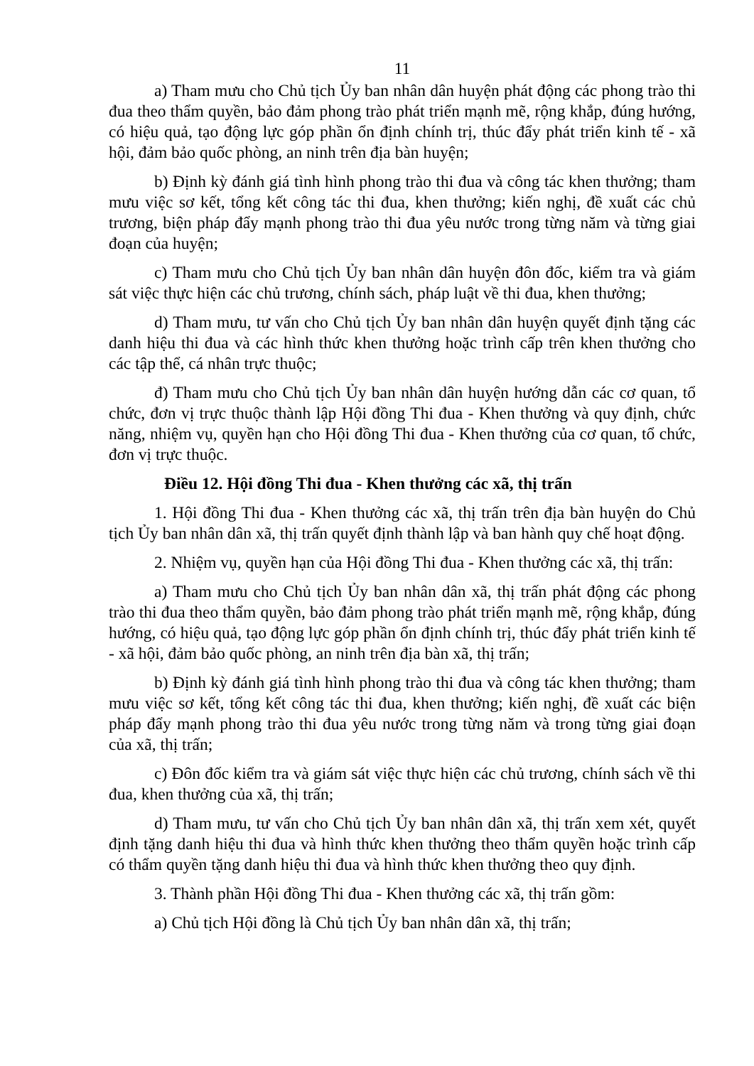11
a) Tham mưu cho Chủ tịch Ủy ban nhân dân huyện phát động các phong trào thi đua theo thẩm quyền, bảo đảm phong trào phát triển mạnh mẽ, rộng khắp, đúng hướng, có hiệu quả, tạo động lực góp phần ổn định chính trị, thúc đẩy phát triển kinh tế - xã hội, đảm bảo quốc phòng, an ninh trên địa bàn huyện;
b) Định kỳ đánh giá tình hình phong trào thi đua và công tác khen thưởng; tham mưu việc sơ kết, tổng kết công tác thi đua, khen thưởng; kiến nghị, đề xuất các chủ trương, biện pháp đẩy mạnh phong trào thi đua yêu nước trong từng năm và từng giai đoạn của huyện;
c) Tham mưu cho Chủ tịch Ủy ban nhân dân huyện đôn đốc, kiểm tra và giám sát việc thực hiện các chủ trương, chính sách, pháp luật về thi đua, khen thưởng;
d) Tham mưu, tư vấn cho Chủ tịch Ủy ban nhân dân huyện quyết định tặng các danh hiệu thi đua và các hình thức khen thưởng hoặc trình cấp trên khen thưởng cho các tập thể, cá nhân trực thuộc;
đ) Tham mưu cho Chủ tịch Ủy ban nhân dân huyện hướng dẫn các cơ quan, tổ chức, đơn vị trực thuộc thành lập Hội đồng Thi đua - Khen thưởng và quy định, chức năng, nhiệm vụ, quyền hạn cho Hội đồng Thi đua - Khen thưởng của cơ quan, tổ chức, đơn vị trực thuộc.
Điều 12. Hội đồng Thi đua - Khen thưởng các xã, thị trấn
1. Hội đồng Thi đua - Khen thưởng các xã, thị trấn trên địa bàn huyện do Chủ tịch Ủy ban nhân dân xã, thị trấn quyết định thành lập và ban hành quy chế hoạt động.
2. Nhiệm vụ, quyền hạn của Hội đồng Thi đua - Khen thưởng các xã, thị trấn:
a) Tham mưu cho Chủ tịch Ủy ban nhân dân xã, thị trấn phát động các phong trào thi đua theo thẩm quyền, bảo đảm phong trào phát triển mạnh mẽ, rộng khắp, đúng hướng, có hiệu quả, tạo động lực góp phần ổn định chính trị, thúc đẩy phát triển kinh tế - xã hội, đảm bảo quốc phòng, an ninh trên địa bàn xã, thị trấn;
b) Định kỳ đánh giá tình hình phong trào thi đua và công tác khen thưởng; tham mưu việc sơ kết, tổng kết công tác thi đua, khen thưởng; kiến nghị, đề xuất các biện pháp đẩy mạnh phong trào thi đua yêu nước trong từng năm và trong từng giai đoạn của xã, thị trấn;
c) Đôn đốc kiểm tra và giám sát việc thực hiện các chủ trương, chính sách về thi đua, khen thưởng của xã, thị trấn;
d) Tham mưu, tư vấn cho Chủ tịch Ủy ban nhân dân xã, thị trấn xem xét, quyết định tặng danh hiệu thi đua và hình thức khen thưởng theo thẩm quyền hoặc trình cấp có thẩm quyền tặng danh hiệu thi đua và hình thức khen thưởng theo quy định.
3. Thành phần Hội đồng Thi đua - Khen thưởng các xã, thị trấn gồm:
a) Chủ tịch Hội đồng là Chủ tịch Ủy ban nhân dân xã, thị trấn;